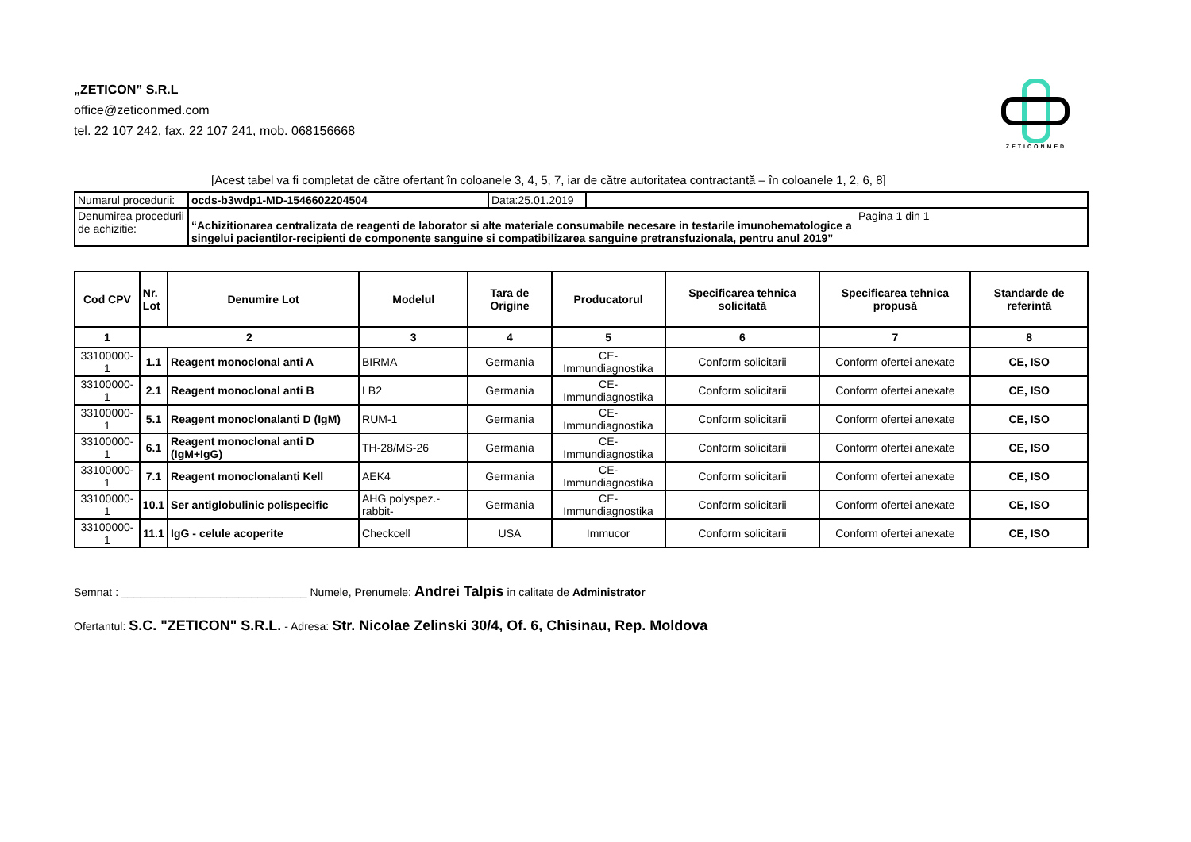„ZETICON” S.R.L
office@zeticonmed.com
tel. 22 107 242, fax. 22 107 241, mob. 068156668
ZETICONMED
[Acest tabel va fi completat de către ofertant în coloanele 3, 4, 5, 7, iar de către autoritatea contractantă – în coloanele 1, 2, 6, 8]
| Numarul procedurii: | ocds-b3wdp1-MD-1546602204504 | Data:25.01.2019 | |
| Denumirea procedurii de achizitie: | “Achizitionarea centralizata de reagenti de laborator si alte materiale consumabile necesare in testarile imunohematologice a singelui pacientilor-recipienti de componente sanguine si compatibilizarea sanguine pretransfuzionala, pentru anul 2019” Pagina 1 din 1 | | |
| Cod CPV | Nr. Lot | Denumire Lot | Modelul | Tara de Origine | Producatorul | Specificarea tehnica solicitată | Specificarea tehnica propusă | Standarde de referintă |
| --- | --- | --- | --- | --- | --- | --- | --- | --- |
| 1 | 2 | | 3 | 4 | 5 | 6 | 7 | 8 |
| 33100000-1 | 1.1 | Reagent monoclonal anti A | BIRMA | Germania | CE-Immundiagnostika | Conform solicitarii | Conform ofertei anexate | CE, ISO |
| 33100000-1 | 2.1 | Reagent monoclonal anti B | LB2 | Germania | CE-Immundiagnostika | Conform solicitarii | Conform ofertei anexate | CE, ISO |
| 33100000-1 | 5.1 | Reagent monoclonalanti D (IgM) | RUM-1 | Germania | CE-Immundiagnostika | Conform solicitarii | Conform ofertei anexate | CE, ISO |
| 33100000-1 | 6.1 | Reagent monoclonal anti D (IgM+IgG) | TH-28/MS-26 | Germania | CE-Immundiagnostika | Conform solicitarii | Conform ofertei anexate | CE, ISO |
| 33100000-1 | 7.1 | Reagent monoclonalanti Kell | AEK4 | Germania | CE-Immundiagnostika | Conform solicitarii | Conform ofertei anexate | CE, ISO |
| 33100000-1 | 10.1 | Ser antiglobulinic polispecific | AHG polyspez.-rabbit- | Germania | CE-Immundiagnostika | Conform solicitarii | Conform ofertei anexate | CE, ISO |
| 33100000-1 | 11.1 | IgG - celule acoperite | Checkcell | USA | Immucor | Conform solicitarii | Conform ofertei anexate | CE, ISO |
Semnat : ______________________________ Numele, Prenumele: Andrei Talpis in calitate de Administrator
Ofertantul: S.C. "ZETICON" S.R.L. - Adresa: Str. Nicolae Zelinski 30/4, Of. 6, Chisinau, Rep. Moldova